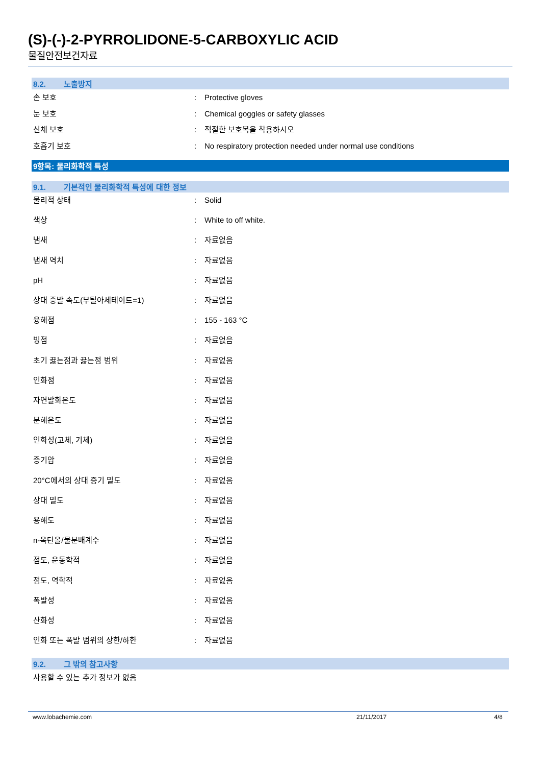(S)-(-)-2-PYRROLIDONE-5-CARBOXYLIC ACID
물질안전보건자료
8.2. 노출방지
| 손 보호 | : | Protective gloves |
| 눈 보호 | : | Chemical goggles or safety glasses |
| 신체 보호 | : | 적절한 보호복을 착용하시오 |
| 호흡기 보호 | : | No respiratory protection needed under normal use conditions |
9항목: 물리화학적 특성
9.1. 기본적인 물리화학적 특성에 대한 정보
| 물리적 상태 | : | Solid |
| 색상 | : | White to off white. |
| 냄새 | : | 자료없음 |
| 냄새 역치 | : | 자료없음 |
| pH | : | 자료없음 |
| 상대 증발 속도(부틸아세테이트=1) | : | 자료없음 |
| 융해점 | : | 155 - 163 °C |
| 빙점 | : | 자료없음 |
| 초기 끓는점과 끓는점 범위 | : | 자료없음 |
| 인화점 | : | 자료없음 |
| 자연발화온도 | : | 자료없음 |
| 분해온도 | : | 자료없음 |
| 인화성(고체, 기체) | : | 자료없음 |
| 증기압 | : | 자료없음 |
| 20°C에서의 상대 증기 밀도 | : | 자료없음 |
| 상대 밀도 | : | 자료없음 |
| 용해도 | : | 자료없음 |
| n-옥탄올/물분배계수 | : | 자료없음 |
| 점도, 운동학적 | : | 자료없음 |
| 점도, 역학적 | : | 자료없음 |
| 폭발성 | : | 자료없음 |
| 산화성 | : | 자료없음 |
| 인화 또는 폭발 범위의 상한/하한 | : | 자료없음 |
9.2. 그 밖의 참고사항
사용할 수 있는 추가 정보가 없음
www.lobachemie.com 21/11/2017 4/8